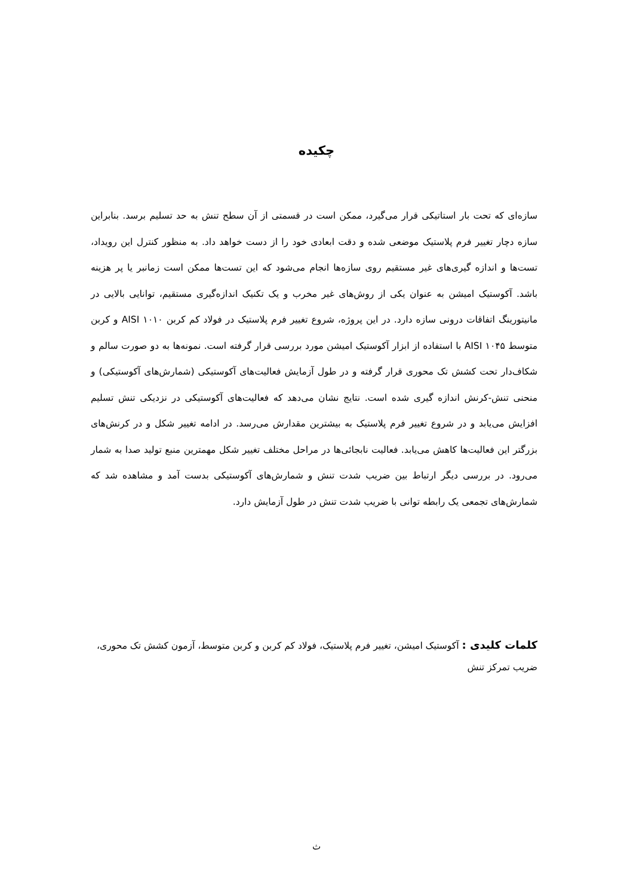چکیده
سازه‌ای که تحت بار استاتیکی قرار می‌گیرد، ممکن است در قسمتی از آن سطح تنش به حد تسلیم برسد. بنابراین سازه دچار تغییر فرم پلاستیک موضعی شده و دقت ابعادی خود را از دست خواهد داد. به منظور کنترل این رویداد، تست‌ها و اندازه گیری‌های غیر مستقیم روی سازه‌ها انجام می‌شود که این تست‌ها ممکن است زمانبر یا پر هزینه باشد. آکوستیک امیشن به عنوان یکی از روش‌های غیر مخرب و یک تکنیک اندازه‌گیری مستقیم، توانایی بالایی در مانیتورینگ اتفاقات درونی سازه دارد. در این پروژه، شروع تغییر فرم پلاستیک در فولاد کم کربن AISI ۱۰۱۰ و کربن متوسط AISI ۱۰۴۵ با استفاده از ابزار آکوستیک امیشن مورد بررسی قرار گرفته است. نمونه‌ها به دو صورت سالم و شکاف‌دار تحت کشش تک محوری قرار گرفته و در طول آزمایش فعالیت‌های آکوستیکی (شمارش‌های آکوستیکی) و منحنی تنش-کرنش اندازه گیری شده است. نتایج نشان می‌دهد که فعالیت‌های آکوستیکی در نزدیکی تنش تسلیم افزایش می‌یابد و در شروع تغییر فرم پلاستیک به بیشترین مقدارش می‌رسد. در ادامه تغییر شکل و در کرنش‌های بزرگتر این فعالیت‌ها کاهش می‌یابد. فعالیت نابجائی‌ها در مراحل مختلف تغییر شکل مهمترین منبع تولید صدا به شمار می‌رود. در بررسی دیگر ارتباط بین ضریب شدت تنش و شمارش‌های آکوستیکی بدست آمد و مشاهده شد که شمارش‌های تجمعی یک رابطه توانی با ضریب شدت تنش در طول آزمایش دارد.
کلمات کلیدی : آکوستیک امیشن، تغییر فرم پلاستیک، فولاد کم کربن و کربن متوسط، آزمون کشش تک محوری، ضریب تمرکز تنش
ث